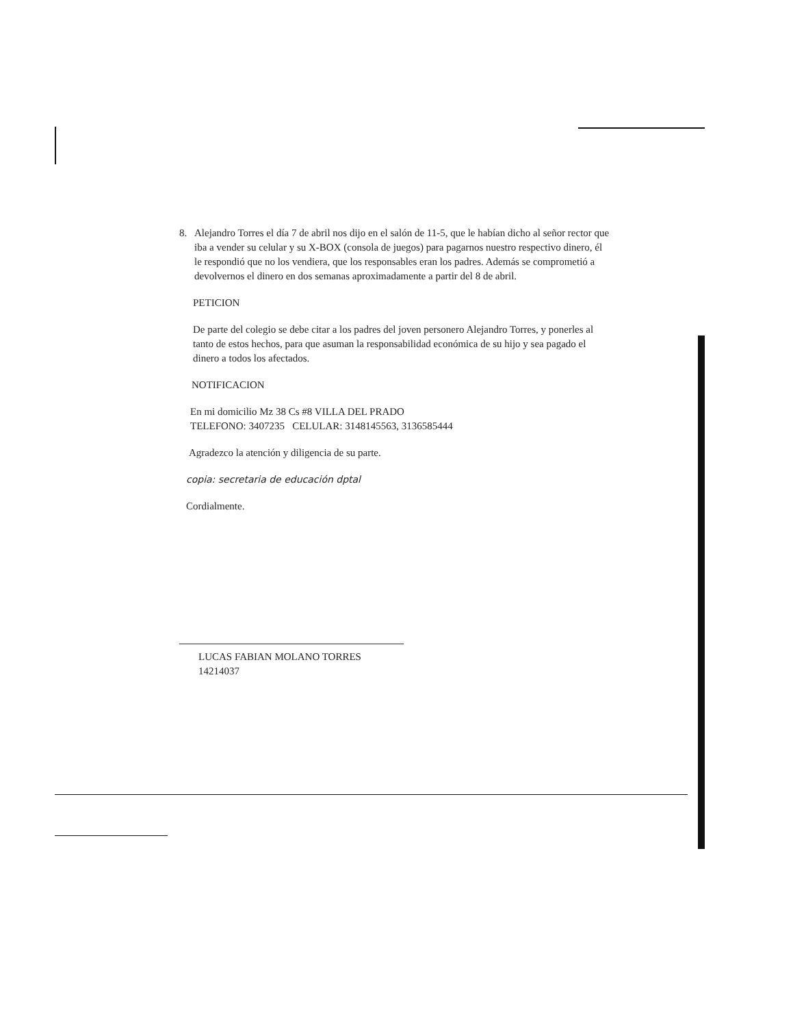8. Alejandro Torres el día 7 de abril nos dijo en el salón de 11-5, que le habían dicho al señor rector que iba a vender su celular y su X-BOX (consola de juegos) para pagarnos nuestro respectivo dinero, él le respondió que no los vendiera, que los responsables eran los padres. Además se comprometió a devolvernos el dinero en dos semanas aproximadamente a partir del 8 de abril.
PETICION
De parte del colegio se debe citar a los padres del joven personero Alejandro Torres, y ponerles al tanto de estos hechos, para que asuman la responsabilidad económica de su hijo y sea pagado el dinero a todos los afectados.
NOTIFICACION
En mi domicilio Mz 38 Cs #8 VILLA DEL PRADO
TELEFONO: 3407235 CELULAR: 3148145563, 3136585444
Agradezco la atención y diligencia de su parte.
copia: secretaria de educación dptal
Cordialmente.
LUCAS FABIAN MOLANO TORRES
14214037